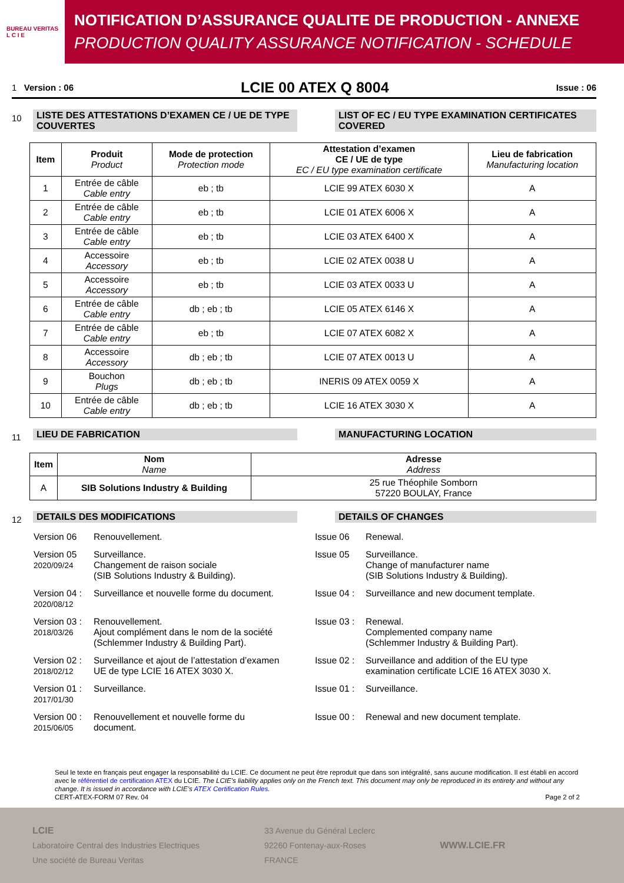BUREAU VERITAS
L C I E
NOTIFICATION D’ASSURANCE QUALITE DE PRODUCTION - ANNEXE
PRODUCTION QUALITY ASSURANCE NOTIFICATION - SCHEDULE
1 Version : 06 LCIE 00 ATEX Q 8004 Issue : 06
10
LISTE DES ATTESTATIONS D’EXAMEN CE / UE DE TYPE COUVERTES
LIST OF EC / EU TYPE EXAMINATION CERTIFICATES COVERED
| Item | Produit Product | Mode de protection Protection mode | Attestation d’examen CE / UE de type EC / EU type examination certificate | Lieu de fabrication Manufacturing location |
| --- | --- | --- | --- | --- |
| 1 | Entrée de câble Cable entry | eb ; tb | LCIE 99 ATEX 6030 X | A |
| 2 | Entrée de câble Cable entry | eb ; tb | LCIE 01 ATEX 6006 X | A |
| 3 | Entrée de câble Cable entry | eb ; tb | LCIE 03 ATEX 6400 X | A |
| 4 | Accessoire Accessory | eb ; tb | LCIE 02 ATEX 0038 U | A |
| 5 | Accessoire Accessory | eb ; tb | LCIE 03 ATEX 0033 U | A |
| 6 | Entrée de câble Cable entry | db ; eb ; tb | LCIE 05 ATEX 6146 X | A |
| 7 | Entrée de câble Cable entry | eb ; tb | LCIE 07 ATEX 6082 X | A |
| 8 | Accessoire Accessory | db ; eb ; tb | LCIE 07 ATEX 0013 U | A |
| 9 | Bouchon Plugs | db ; eb ; tb | INERIS 09 ATEX 0059 X | A |
| 10 | Entrée de câble Cable entry | db ; eb ; tb | LCIE 16 ATEX 3030 X | A |
11
LIEU DE FABRICATION MANUFACTURING LOCATION
| Item | Nom Name | Adresse Address |
| --- | --- | --- |
| A | SIB Solutions Industry & Building | 25 rue Théophile Somborn 57220 BOULAY, France |
12
DETAILS DES MODIFICATIONS DETAILS OF CHANGES
Version 06 Renouvellement. Issue 06 Renewal.
Version 05
2020/09/24 Surveillance.
Changement de raison sociale
(SIB Solutions Industry & Building).
Issue 05 Surveillance.
Change of manufacturer name
(SIB Solutions Industry & Building).
Version 04 :
2020/08/12 Surveillance et nouvelle forme du document.
Issue 04 : Surveillance and new document template.
Version 03 :
2018/03/26 Renouvellement.
Ajout complément dans le nom de la société
(Schlemmer Industry & Building Part).
Issue 03 : Renewal.
Complemented company name
(Schlemmer Industry & Building Part).
Version 02 :
2018/02/12 Surveillance et ajout de l’attestation d’examen
UE de type LCIE 16 ATEX 3030 X.
Issue 02 : Surveillance and addition of the EU type
examination certificate LCIE 16 ATEX 3030 X.
Version 01 :
2017/01/30 Surveillance.
Issue 01 : Surveillance.
Version 00 :
2015/06/05 Renouvellement et nouvelle forme du
document.
Issue 00 : Renewal and new document template.
Seul le texte en français peut engager la responsabilité du LCIE. Ce document ne peut être reproduit que dans son intégralité, sans aucune modification. Il est établi en accord avec le référentiel de certification ATEX du LCIE. The LCIE’s liability applies only on the French text. This document may only be reproduced in its entirety and without any change. It is issued in accordance with LCIE’s ATEX Certification Rules.
CERT-ATEX-FORM 07 Rev. 04 Page 2 of 2
LCIE
Laboratoire Central des Industries Electriques
Une société de Bureau Veritas
33 Avenue du Général Leclerc
92260 Fontenay-aux-Roses
FRANCE
WWW.LCIE.FR